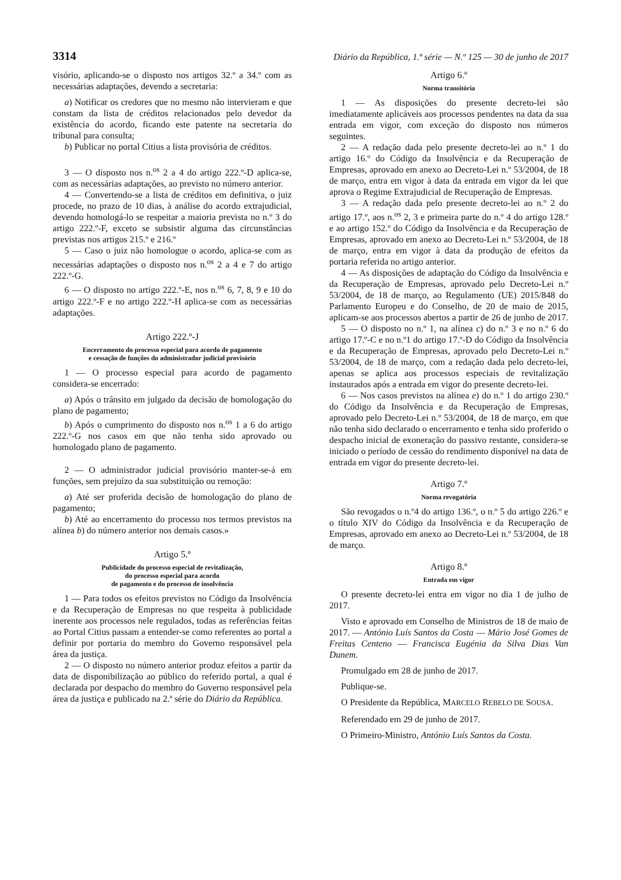3314 Diário da República, 1.ª série — N.º 125 — 30 de junho de 2017
visório, aplicando-se o disposto nos artigos 32.º a 34.º com as necessárias adaptações, devendo a secretaria:
a) Notificar os credores que no mesmo não intervieram e que constam da lista de créditos relacionados pelo devedor da existência do acordo, ficando este patente na secretaria do tribunal para consulta;
b) Publicar no portal Citius a lista provisória de créditos.
3 — O disposto nos n.<sup>os</sup> 2 a 4 do artigo 222.º-D aplica-se, com as necessárias adaptações, ao previsto no número anterior.
4 — Convertendo-se a lista de créditos em definitiva, o juiz procede, no prazo de 10 dias, à análise do acordo extrajudicial, devendo homologá-lo se respeitar a maioria prevista no n.º 3 do artigo 222.º-F, exceto se subsistir alguma das circunstâncias previstas nos artigos 215.º e 216.º
5 — Caso o juiz não homologue o acordo, aplica-se com as necessárias adaptações o disposto nos n.<sup>os</sup> 2 a 4 e 7 do artigo 222.º-G.
6 — O disposto no artigo 222.º-E, nos n.<sup>os</sup> 6, 7, 8, 9 e 10 do artigo 222.º-F e no artigo 222.º-H aplica-se com as necessárias adaptações.
Artigo 222.º-J
Encerramento do processo especial para acordo de pagamento
e cessação de funções do administrador judicial provisório
1 — O processo especial para acordo de pagamento considera-se encerrado:
a) Após o trânsito em julgado da decisão de homologação do plano de pagamento;
b) Após o cumprimento do disposto nos n.<sup>os</sup> 1 a 6 do artigo 222.º-G nos casos em que não tenha sido aprovado ou homologado plano de pagamento.
2 — O administrador judicial provisório manter-se-á em funções, sem prejuízo da sua substituição ou remoção:
a) Até ser proferida decisão de homologação do plano de pagamento;
b) Até ao encerramento do processo nos termos previstos na alínea b) do número anterior nos demais casos.»
Artigo 5.º
Publicidade do processo especial de revitalização,
do processo especial para acordo
de pagamento e do processo de insolvência
1 — Para todos os efeitos previstos no Código da Insolvência e da Recuperação de Empresas no que respeita à publicidade inerente aos processos nele regulados, todas as referências feitas ao Portal Citius passam a entender-se como referentes ao portal a definir por portaria do membro do Governo responsável pela área da justiça.
2 — O disposto no número anterior produz efeitos a partir da data de disponibilização ao público do referido portal, a qual é declarada por despacho do membro do Governo responsável pela área da justiça e publicado na 2.ª série do Diário da República.
Artigo 6.º
Norma transitória
1 — As disposições do presente decreto-lei são imediatamente aplicáveis aos processos pendentes na data da sua entrada em vigor, com exceção do disposto nos números seguintes.
2 — A redação dada pelo presente decreto-lei ao n.º 1 do artigo 16.º do Código da Insolvência e da Recuperação de Empresas, aprovado em anexo ao Decreto-Lei n.º 53/2004, de 18 de março, entra em vigor à data da entrada em vigor da lei que aprova o Regime Extrajudicial de Recuperação de Empresas.
3 — A redação dada pelo presente decreto-lei ao n.º 2 do artigo 17.º, aos n.<sup>os</sup> 2, 3 e primeira parte do n.º 4 do artigo 128.º e ao artigo 152.º do Código da Insolvência e da Recuperação de Empresas, aprovado em anexo ao Decreto-Lei n.º 53/2004, de 18 de março, entra em vigor à data da produção de efeitos da portaria referida no artigo anterior.
4 — As disposições de adaptação do Código da Insolvência e da Recuperação de Empresas, aprovado pelo Decreto-Lei n.º 53/2004, de 18 de março, ao Regulamento (UE) 2015/848 do Parlamento Europeu e do Conselho, de 20 de maio de 2015, aplicam-se aos processos abertos a partir de 26 de junho de 2017.
5 — O disposto no n.º 1, na alínea c) do n.º 3 e no n.º 6 do artigo 17.º-C e no n.º1 do artigo 17.º-D do Código da Insolvência e da Recuperação de Empresas, aprovado pelo Decreto-Lei n.º 53/2004, de 18 de março, com a redação dada pelo decreto-lei, apenas se aplica aos processos especiais de revitalização instaurados após a entrada em vigor do presente decreto-lei.
6 — Nos casos previstos na alínea e) do n.º 1 do artigo 230.º do Código da Insolvência e da Recuperação de Empresas, aprovado pelo Decreto-Lei n.º 53/2004, de 18 de março, em que não tenha sido declarado o encerramento e tenha sido proferido o despacho inicial de exoneração do passivo restante, considera-se iniciado o período de cessão do rendimento disponível na data de entrada em vigor do presente decreto-lei.
Artigo 7.º
Norma revogatória
São revogados o n.º4 do artigo 136.º, o n.º 5 do artigo 226.º e o título XIV do Código da Insolvência e da Recuperação de Empresas, aprovado em anexo ao Decreto-Lei n.º 53/2004, de 18 de março.
Artigo 8.º
Entrada em vigor
O presente decreto-lei entra em vigor no dia 1 de julho de 2017.
Visto e aprovado em Conselho de Ministros de 18 de maio de 2017. — António Luís Santos da Costa — Mário José Gomes de Freitas Centeno — Francisca Eugénia da Silva Dias Van Dunem.
Promulgado em 28 de junho de 2017.
Publique-se.
O Presidente da República, MARCELO REBELO DE SOUSA.
Referendado em 29 de junho de 2017.
O Primeiro-Ministro, António Luís Santos da Costa.